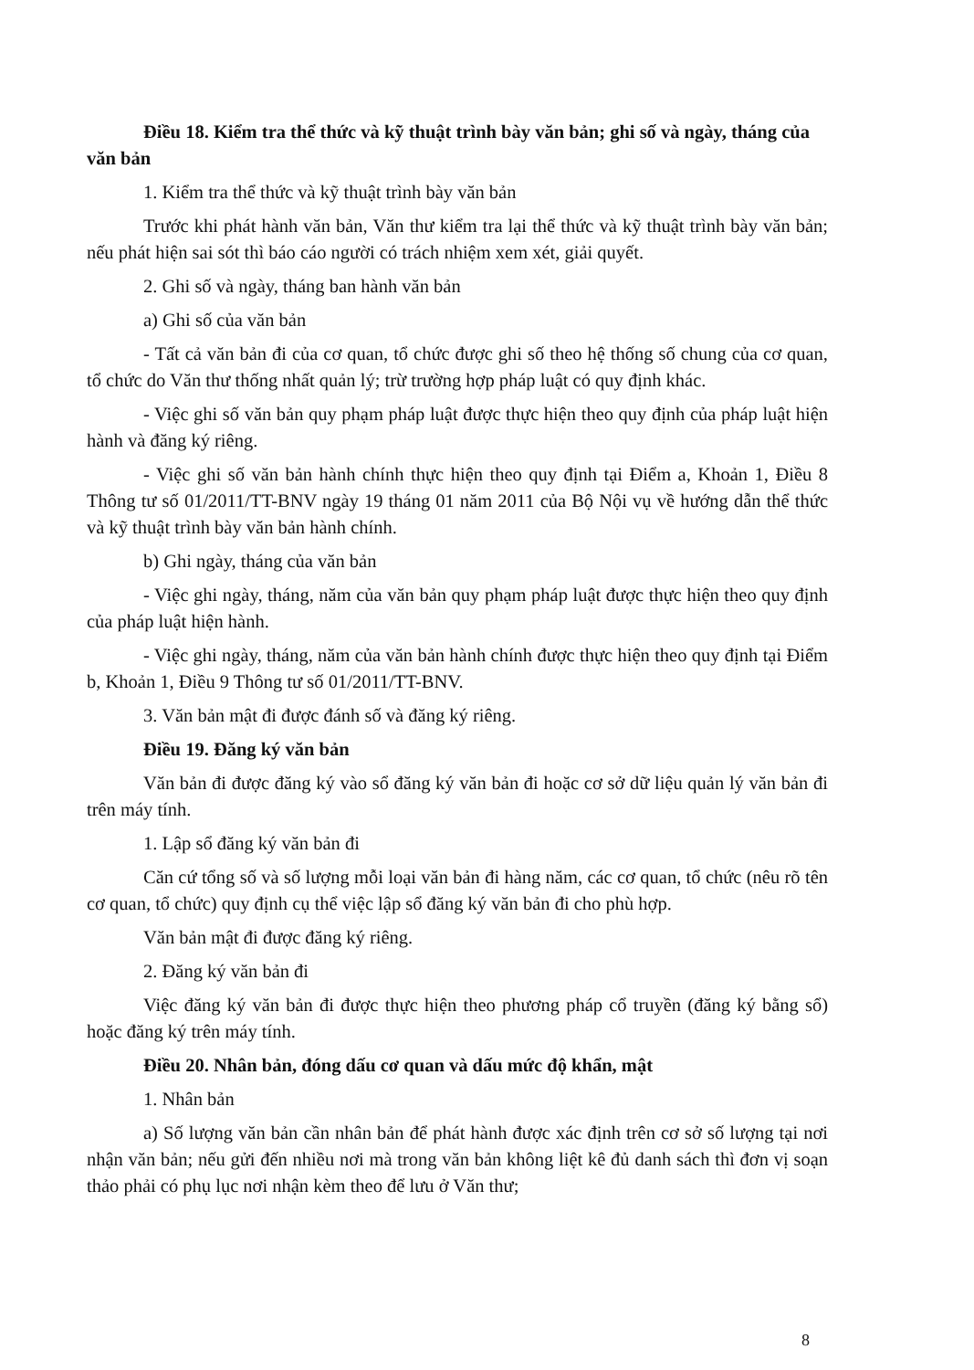Điều 18. Kiểm tra thể thức và kỹ thuật trình bày văn bản; ghi số và ngày, tháng của văn bản
1. Kiểm tra thể thức và kỹ thuật trình bày văn bản
Trước khi phát hành văn bản, Văn thư kiểm tra lại thể thức và kỹ thuật trình bày văn bản; nếu phát hiện sai sót thì báo cáo người có trách nhiệm xem xét, giải quyết.
2. Ghi số và ngày, tháng ban hành văn bản
a) Ghi số của văn bản
- Tất cả văn bản đi của cơ quan, tổ chức được ghi số theo hệ thống số chung của cơ quan, tổ chức do Văn thư thống nhất quản lý; trừ trường hợp pháp luật có quy định khác.
- Việc ghi số văn bản quy phạm pháp luật được thực hiện theo quy định của pháp luật hiện hành và đăng ký riêng.
- Việc ghi số văn bản hành chính thực hiện theo quy định tại Điểm a, Khoản 1, Điều 8 Thông tư số 01/2011/TT-BNV ngày 19 tháng 01 năm 2011 của Bộ Nội vụ về hướng dẫn thể thức và kỹ thuật trình bày văn bản hành chính.
b) Ghi ngày, tháng của văn bản
- Việc ghi ngày, tháng, năm của văn bản quy phạm pháp luật được thực hiện theo quy định của pháp luật hiện hành.
- Việc ghi ngày, tháng, năm của văn bản hành chính được thực hiện theo quy định tại Điểm b, Khoản 1, Điều 9 Thông tư số 01/2011/TT-BNV.
3. Văn bản mật đi được đánh số và đăng ký riêng.
Điều 19. Đăng ký văn bản
Văn bản đi được đăng ký vào sổ đăng ký văn bản đi hoặc cơ sở dữ liệu quản lý văn bản đi trên máy tính.
1. Lập sổ đăng ký văn bản đi
Căn cứ tổng số và số lượng mỗi loại văn bản đi hàng năm, các cơ quan, tổ chức (nêu rõ tên cơ quan, tổ chức) quy định cụ thể việc lập sổ đăng ký văn bản đi cho phù hợp.
Văn bản mật đi được đăng ký riêng.
2. Đăng ký văn bản đi
Việc đăng ký văn bản đi được thực hiện theo phương pháp cổ truyền (đăng ký bằng sổ) hoặc đăng ký trên máy tính.
Điều 20. Nhân bản, đóng dấu cơ quan và dấu mức độ khẩn, mật
1. Nhân bản
a) Số lượng văn bản cần nhân bản để phát hành được xác định trên cơ sở số lượng tại nơi nhận văn bản; nếu gửi đến nhiều nơi mà trong văn bản không liệt kê đủ danh sách thì đơn vị soạn thảo phải có phụ lục nơi nhận kèm theo để lưu ở Văn thư;
8